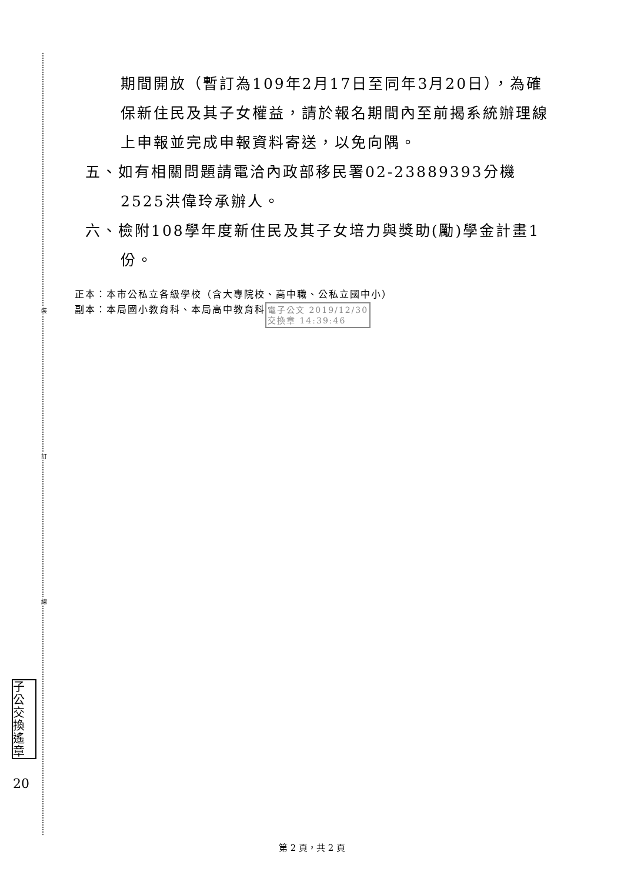裝
訂
線
子公
交換
遙章
20
期間開放（暫訂為109年2月17日至同年3月20日），為確保新住民及其子女權益，請於報名期間內至前揭系統辦理線上申報並完成申報資料寄送，以免向隅。
五、如有相關問題請電洽內政部移民署02-23889393分機2525洪偉玲承辦人。
六、檢附108學年度新住民及其子女培力與獎助(勵)學金計畫1份。
正本：本市公私立各級學校（含大專院校、高中職、公私立國中小）
副本：本局國小教育科、本局高中教育科電子公文 2019/12/30
交換章 14:39:46
第 2 頁，共 2 頁